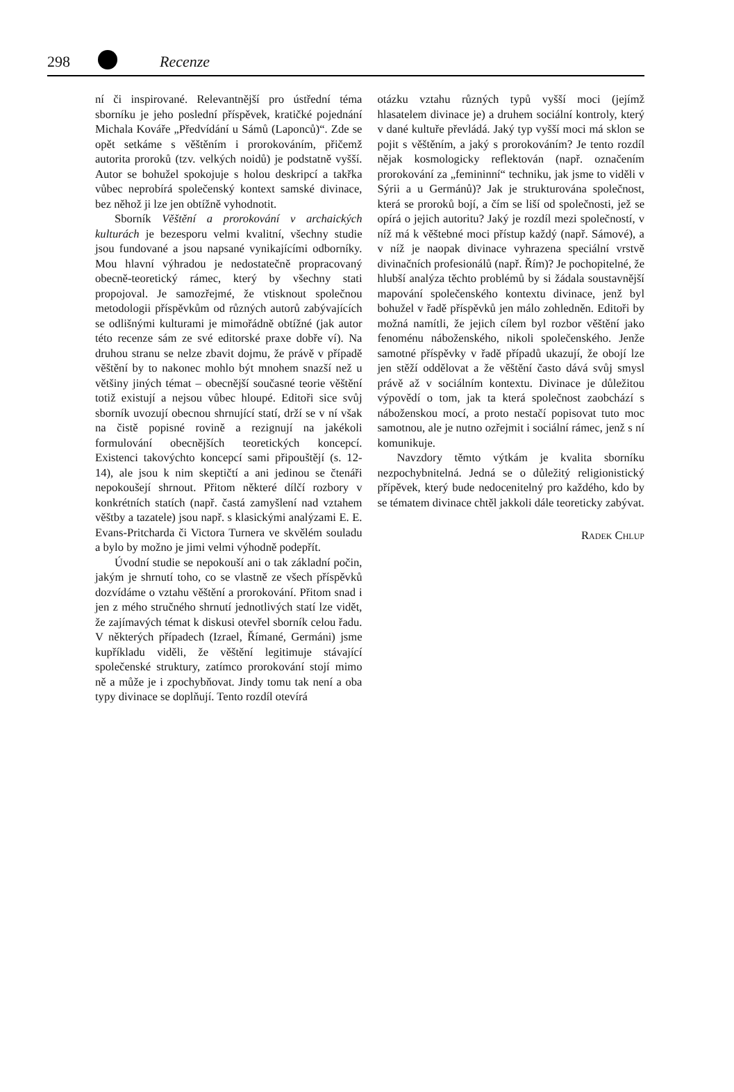298 Recenze
ní či inspirované. Relevantnější pro ústřední téma sborníku je jeho poslední příspěvek, kratičké pojednání Michala Kováře „Předvídání u Sámů (Laponců)“. Zde se opět setkáme s věštěním i prorokováním, přičemž autorita proroků (tzv. velkých noidů) je podstatně vyšší. Autor se bohužel spokojuje s holou deskripcí a takřka vůbec neprobírá společenský kontext samské divinace, bez něhož ji lze jen obtížně vyhodnotit.
Sborník Věštění a prorokování v archaických kulturách je bezesporu velmi kvalitní, všechny studie jsou fundované a jsou napsané vynikajícími odborníky. Mou hlavní výhradou je nedostatečně propracovaný obecně-teoretický rámec, který by všechny stati propojoval. Je samozřejmé, že vtisknout společnou metodologii příspěvkům od různých autorů zabývajících se odlišnými kulturami je mimořádně obtížné (jak autor této recenze sám ze své editorské praxe dobře ví). Na druhou stranu se nelze zbavit dojmu, že právě v případě věštění by to nakonec mohlo být mnohem snazší než u většiny jiných témat – obecnější současné teorie věštění totiž existují a nejsou vůbec hloupé. Editoři sice svůj sborník uvozují obecnou shrnující statí, drží se v ní však na čistě popisné rovině a rezignují na jakékoli formulování obecnějších teoretických koncepcí. Existenci takovýchto koncepcí sami připouštějí (s. 12-14), ale jsou k nim skeptičtí a ani jedinou se čtenáři nepokoušejí shrnout. Přitom některé dílčí rozbory v konkrétních statích (např. častá zamyšlení nad vztahem věštby a tazatele) jsou např. s klasickými analýzami E. E. Evans-Pritcharda či Victora Turnera ve skvělém souladu a bylo by možno je jimi velmi výhodně podepřít.
Úvodní studie se nepokouší ani o tak základní počin, jakým je shrnutí toho, co se vlastně ze všech příspěvků dozvídáme o vztahu věštění a prorokování. Přitom snad i jen z mého stručného shrnutí jednotlivých statí lze vidět, že zajímavých témat k diskusi otevřel sborník celou řadu. V některých případech (Izrael, Římané, Germáni) jsme kupříkladu viděli, že věštění legitimuje stávající společenské struktury, zatímco prorokování stojí mimo ně a může je i zpochybňovat. Jindy tomu tak není a oba typy divinace se doplňují. Tento rozdíl otevírá
otázku vztahu různých typů vyšší moci (jejímž hlasatelem divinace je) a druhem sociální kontroly, který v dané kultuře převládá. Jaký typ vyšší moci má sklon se pojit s věštěním, a jaký s prorokováním? Je tento rozdíl nějak kosmologicky reflektován (např. označením prorokování za „femininní“ techniku, jak jsme to viděli v Sýrii a u Germánů)? Jak je strukturována společnost, která se proroků bojí, a čím se liší od společnosti, jež se opírá o jejich autoritu? Jaký je rozdíl mezi společností, v níž má k věštebné moci přístup každý (např. Sámové), a v níž je naopak divinace vyhrazena speciální vrstvě divinačních profesionálů (např. Řím)? Je pochopitelné, že hlubší analýza těchto problémů by si žádala soustavnější mapování společenského kontextu divinace, jenž byl bohužel v řadě příspěvků jen málo zohledněn. Editoři by možná namítli, že jejich cílem byl rozbor věštění jako fenoménu náboženského, nikoli společenského. Jenže samotné příspěvky v řadě případů ukazují, že obojí lze jen stěží oddělovat a že věštění často dává svůj smysl právě až v sociálním kontextu. Divinace je důležitou výpovědí o tom, jak ta která společnost zaobchází s náboženskou mocí, a proto nestačí popisovat tuto moc samotnou, ale je nutno ozřejmit i sociální rámec, jenž s ní komunikuje.
Navzdory těmto výtkám je kvalita sborníku nezpochybnitelná. Jedná se o důležitý religionistický přípěvek, který bude nedocenitelný pro každého, kdo by se tématem divinace chtěl jakkoli dále teoreticky zabývat.
Radek Chlup